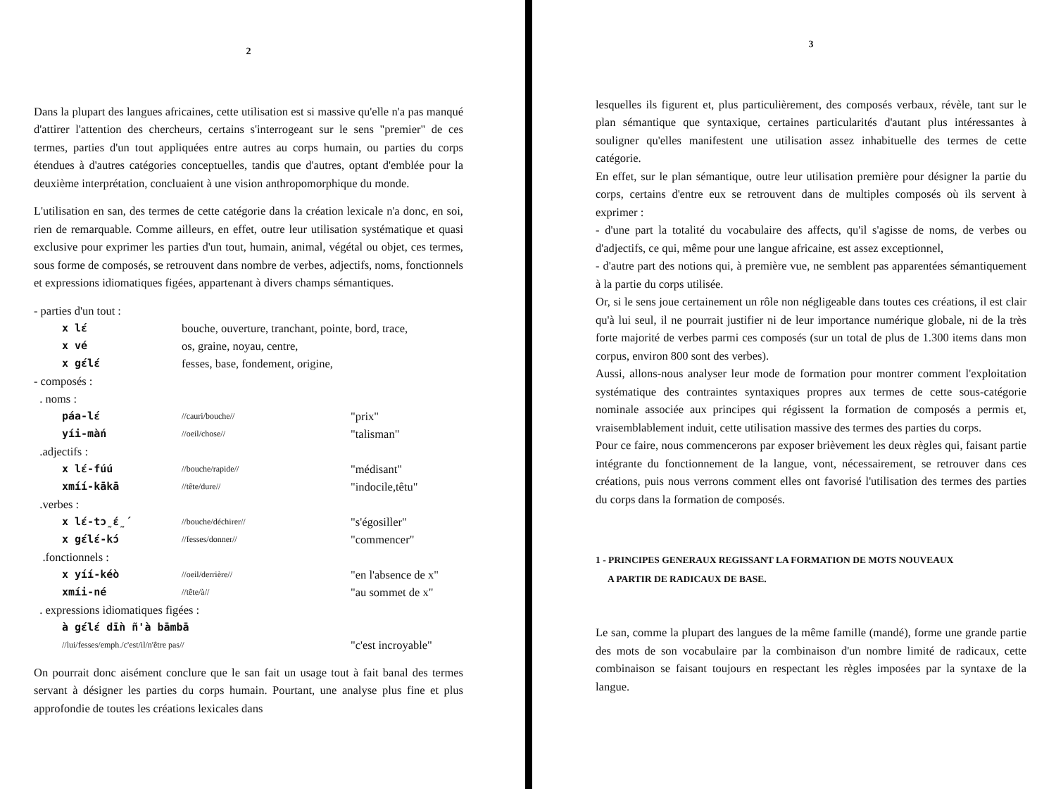2
Dans la plupart des langues africaines, cette utilisation est si massive qu'elle n'a pas manqué d'attirer l'attention des chercheurs, certains s'interrogeant sur le sens "premier" de ces termes, parties d'un tout appliquées entre autres au corps humain, ou parties du corps étendues à d'autres catégories conceptuelles, tandis que d'autres, optant d'emblée pour la deuxième interprétation, concluaient à une vision anthropomorphique du monde.
L'utilisation en san, des termes de cette catégorie dans la création lexicale n'a donc, en soi, rien de remarquable. Comme ailleurs, en effet, outre leur utilisation systématique et quasi exclusive pour exprimer les parties d'un tout, humain, animal, végétal ou objet, ces termes, sous forme de composés, se retrouvent dans nombre de verbes, adjectifs, noms, fonctionnels et expressions idiomatiques figées, appartenant à divers champs sémantiques.
- parties d'un tout :
x lɛ́ bouche, ouverture, tranchant, pointe, bord, trace, x vé os, graine, noyau, centre, x gɛ́lɛ́ fesses, base, fondement, origine,
- composés :
. noms :
páa-lɛ́ //cauri/bouche// "prix" yíi-màń //oeil/chose// "talisman"
.adjectifs :
x lɛ́-fúú //bouche/rapide// "médisant" xmíí-kākā //tête/dure// "indocile,têtu"
.verbes :
x lɛ́-tɔ̰́ɛ̰́ //bouche/déchirer// "s'égosiller" x gɛ́lɛ́-kɔ́ //fesses/donner// "commencer"
.fonctionnels :
x yíí-kéò //oeil/derrière// "en l'absence de x" xmíi-né //tête/à// "au sommet de x"
. expressions idiomatiques figées :
à gɛ́lɛ́ dīǹ ñ'à bāmbā //lui/fesses/emph./c'est/il/n'être pas// "c'est incroyable"
On pourrait donc aisément conclure que le san fait un usage tout à fait banal des termes servant à désigner les parties du corps humain. Pourtant, une analyse plus fine et plus approfondie de toutes les créations lexicales dans
3
lesquelles ils figurent et, plus particulièrement, des composés verbaux, révèle, tant sur le plan sémantique que syntaxique, certaines particularités d'autant plus intéressantes à souligner qu'elles manifestent une utilisation assez inhabituelle des termes de cette catégorie.
En effet, sur le plan sémantique, outre leur utilisation première pour désigner la partie du corps, certains d'entre eux se retrouvent dans de multiples composés où ils servent à exprimer :
- d'une part la totalité du vocabulaire des affects, qu'il s'agisse de noms, de verbes ou d'adjectifs, ce qui, même pour une langue africaine, est assez exceptionnel,
- d'autre part des notions qui, à première vue, ne semblent pas apparentées sémantiquement à la partie du corps utilisée.
Or, si le sens joue certainement un rôle non négligeable dans toutes ces créations, il est clair qu'à lui seul, il ne pourrait justifier ni de leur importance numérique globale, ni de la très forte majorité de verbes parmi ces composés (sur un total de plus de 1.300 items dans mon corpus, environ 800 sont des verbes).
Aussi, allons-nous analyser leur mode de formation pour montrer comment l'exploitation systématique des contraintes syntaxiques propres aux termes de cette sous-catégorie nominale associée aux principes qui régissent la formation de composés a permis et, vraisemblablement induit, cette utilisation massive des termes des parties du corps.
Pour ce faire, nous commencerons par exposer brièvement les deux règles qui, faisant partie intégrante du fonctionnement de la langue, vont, nécessairement, se retrouver dans ces créations, puis nous verrons comment elles ont favorisé l'utilisation des termes des parties du corps dans la formation de composés.
1 - PRINCIPES GENERAUX REGISSANT LA FORMATION DE MOTS NOUVEAUX
A PARTIR DE RADICAUX DE BASE.
Le san, comme la plupart des langues de la même famille (mandé), forme une grande partie des mots de son vocabulaire par la combinaison d'un nombre limité de radicaux, cette combinaison se faisant toujours en respectant les règles imposées par la syntaxe de la langue.